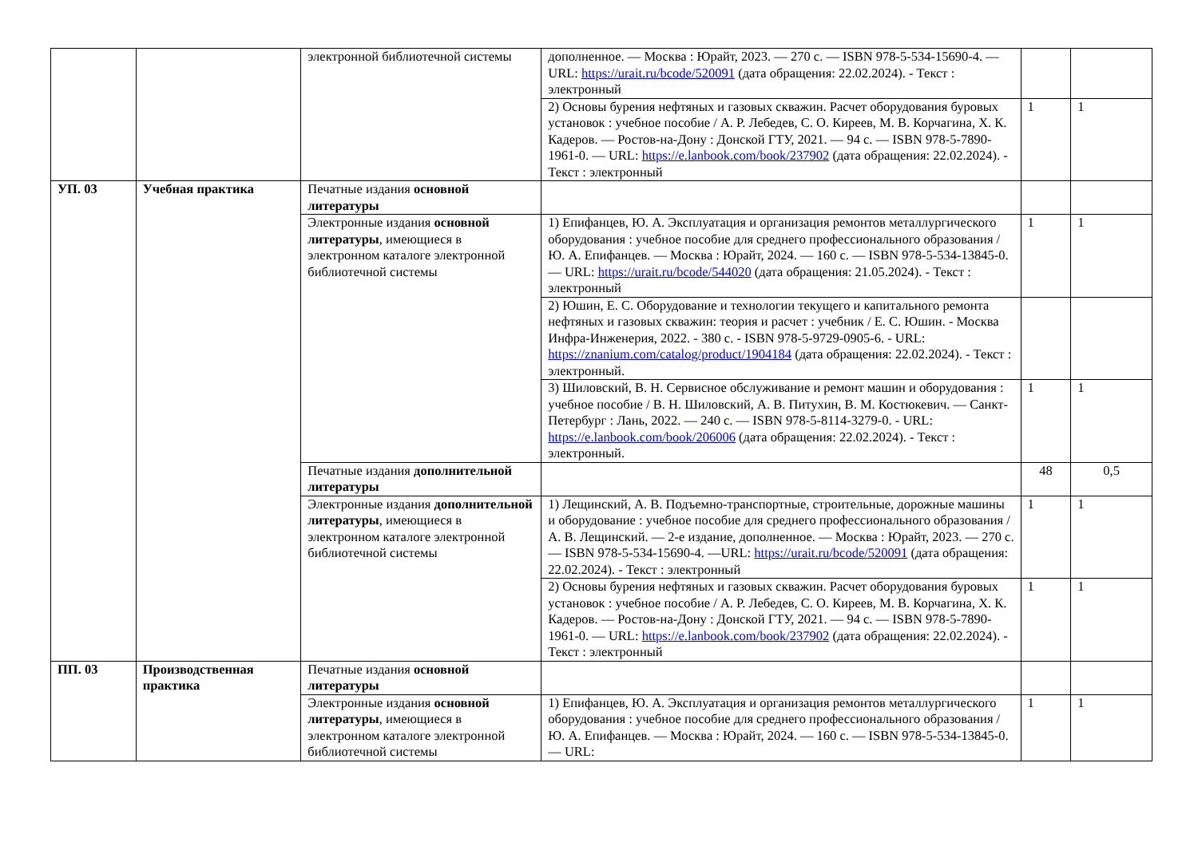| | | электронной библиотечной системы | дополненное. — Москва : Юрайт, 2023. — 270 с. — ISBN 978-5-534-15690-4. —URL: https://urait.ru/bcode/520091 (дата обращения: 22.02.2024). - Текст : электронный | | |
| | | | 2) Основы бурения нефтяных и газовых скважин. Расчет оборудования буровых установок : учебное пособие / А. Р. Лебедев, С. О. Киреев, М. В. Корчагина, Х. К. Кадеров. — Ростов-на-Дону : Донской ГТУ, 2021. — 94 с. — ISBN 978-5-7890-1961-0. — URL: https://e.lanbook.com/book/237902 (дата обращения: 22.02.2024). - Текст : электронный | 1 | 1 |
| УП. 03 | Учебная практика | Печатные издания основной литературы | | | |
| | | Электронные издания основной литературы , имеющиеся в электронном каталоге электронной библиотечной системы | 1) Епифанцев, Ю. А. Эксплуатация и организация ремонтов металлургического оборудования : учебное пособие для среднего профессионального образования / Ю. А. Епифанцев. — Москва : Юрайт, 2024. — 160 с. — ISBN 978-5-534-13845-0. — URL: https://urait.ru/bcode/544020 (дата обращения: 21.05.2024). - Текст : электронный | 1 | 1 |
| | | | 2) Юшин, Е. С. Оборудование и технологии текущего и капитального ремонта нефтяных и газовых скважин: теория и расчет : учебник / Е. С. Юшин. - Москва Инфра-Инженерия, 2022. - 380 с. - ISBN 978-5-9729-0905-6. - URL: https://znanium.com/catalog/product/1904184 (дата обращения: 22.02.2024). - Текст : электронный. | | |
| | | | 3) Шиловский, В. Н. Сервисное обслуживание и ремонт машин и оборудования : учебное пособие / В. Н. Шиловский, А. В. Питухин, В. М. Костюкевич. — Санкт-Петербург : Лань, 2022. — 240 с. — ISBN 978-5-8114-3279-0. - URL: https://e.lanbook.com/book/206006 (дата обращения: 22.02.2024). - Текст : электронный. | 1 | 1 |
| | | Печатные издания дополнительной литературы | | 48 | 0,5 |
| | | Электронные издания дополнительной литературы , имеющиеся в электронном каталоге электронной библиотечной системы | 1) Лещинский, А. В. Подъемно-транспортные, строительные, дорожные машины и оборудование : учебное пособие для среднего профессионального образования / А. В. Лещинский. — 2-е издание, дополненное. — Москва : Юрайт, 2023. — 270 с. — ISBN 978-5-534-15690-4. —URL: https://urait.ru/bcode/520091 (дата обращения: 22.02.2024). - Текст : электронный | 1 | 1 |
| | | | 2) Основы бурения нефтяных и газовых скважин. Расчет оборудования буровых установок : учебное пособие / А. Р. Лебедев, С. О. Киреев, М. В. Корчагина, Х. К. Кадеров. — Ростов-на-Дону : Донской ГТУ, 2021. — 94 с. — ISBN 978-5-7890-1961-0. — URL: https://e.lanbook.com/book/237902 (дата обращения: 22.02.2024). - Текст : электронный | 1 | 1 |
| ПП. 03 | Производственная практика | Печатные издания основной литературы | | | |
| | | Электронные издания основной литературы , имеющиеся в электронном каталоге электронной библиотечной системы | 1) Епифанцев, Ю. А. Эксплуатация и организация ремонтов металлургического оборудования : учебное пособие для среднего профессионального образования / Ю. А. Епифанцев. — Москва : Юрайт, 2024. — 160 с. — ISBN 978-5-534-13845-0. — URL: | 1 | 1 |